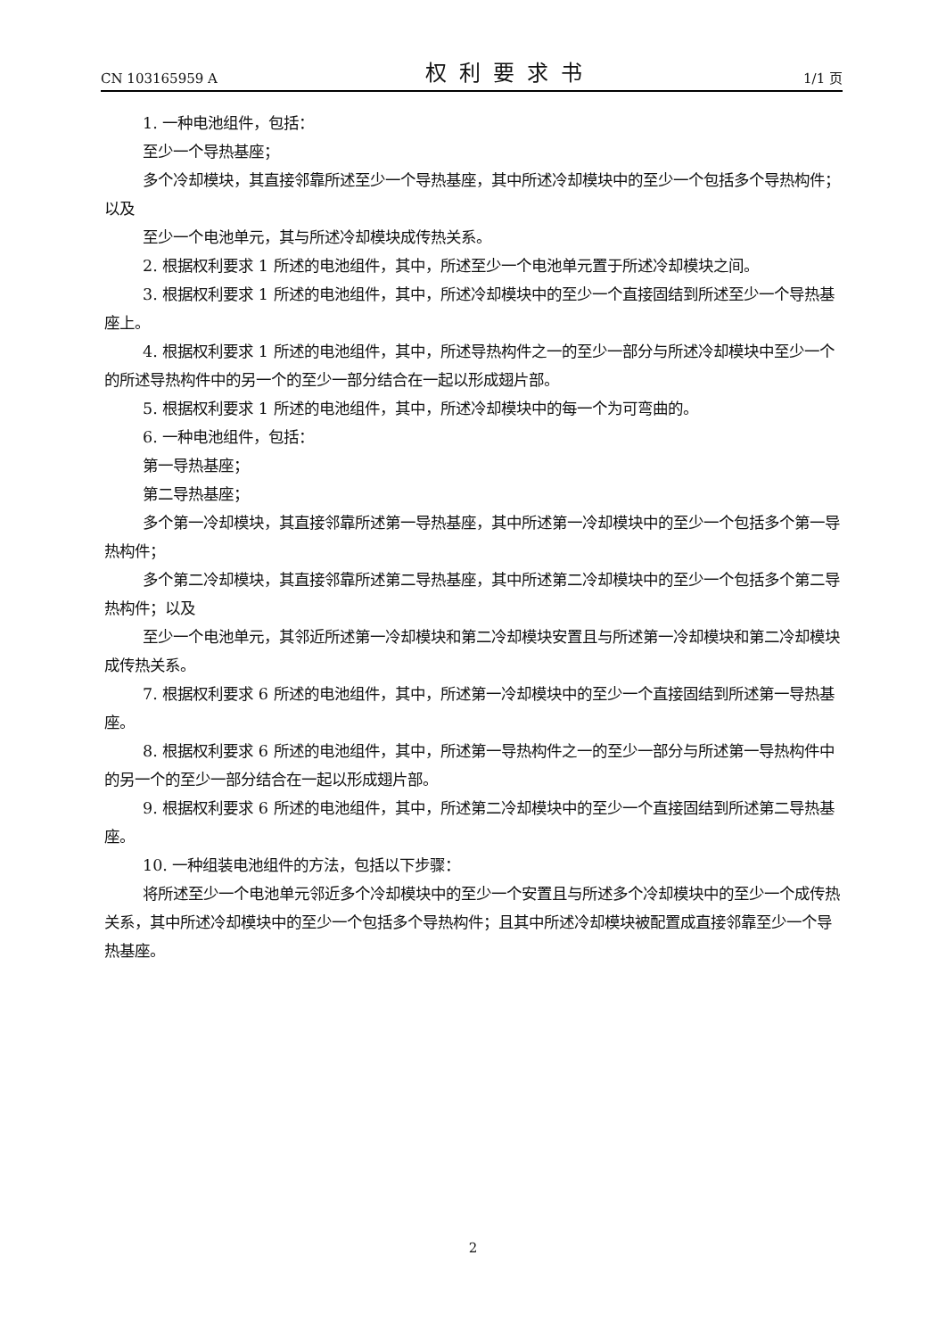CN 103165959 A 权利要求书 1/1 页
1. 一种电池组件，包括：
至少一个导热基座；
多个冷却模块，其直接邻靠所述至少一个导热基座，其中所述冷却模块中的至少一个包括多个导热构件；以及
至少一个电池单元，其与所述冷却模块成传热关系。
2. 根据权利要求 1 所述的电池组件，其中，所述至少一个电池单元置于所述冷却模块之间。
3. 根据权利要求 1 所述的电池组件，其中，所述冷却模块中的至少一个直接固结到所述至少一个导热基座上。
4. 根据权利要求 1 所述的电池组件，其中，所述导热构件之一的至少一部分与所述冷却模块中至少一个的所述导热构件中的另一个的至少一部分结合在一起以形成翅片部。
5. 根据权利要求 1 所述的电池组件，其中，所述冷却模块中的每一个为可弯曲的。
6. 一种电池组件，包括：
第一导热基座；
第二导热基座；
多个第一冷却模块，其直接邻靠所述第一导热基座，其中所述第一冷却模块中的至少一个包括多个第一导热构件；
多个第二冷却模块，其直接邻靠所述第二导热基座，其中所述第二冷却模块中的至少一个包括多个第二导热构件；以及
至少一个电池单元，其邻近所述第一冷却模块和第二冷却模块安置且与所述第一冷却模块和第二冷却模块成传热关系。
7. 根据权利要求 6 所述的电池组件，其中，所述第一冷却模块中的至少一个直接固结到所述第一导热基座。
8. 根据权利要求 6 所述的电池组件，其中，所述第一导热构件之一的至少一部分与所述第一导热构件中的另一个的至少一部分结合在一起以形成翅片部。
9. 根据权利要求 6 所述的电池组件，其中，所述第二冷却模块中的至少一个直接固结到所述第二导热基座。
10. 一种组装电池组件的方法，包括以下步骤：
将所述至少一个电池单元邻近多个冷却模块中的至少一个安置且与所述多个冷却模块中的至少一个成传热关系，其中所述冷却模块中的至少一个包括多个导热构件；且其中所述冷却模块被配置成直接邻靠至少一个导热基座。
2